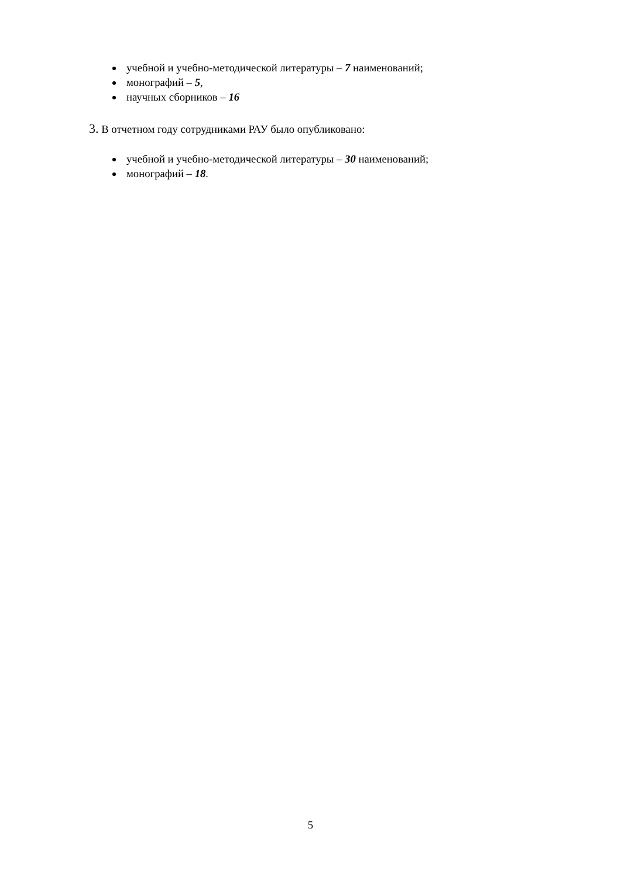учебной и учебно-методической литературы – 7 наименований;
монографий – 5,
научных сборников – 16
3. В отчетном году сотрудниками РАУ было опубликовано:
учебной и учебно-методической литературы – 30 наименований;
монографий – 18.
5